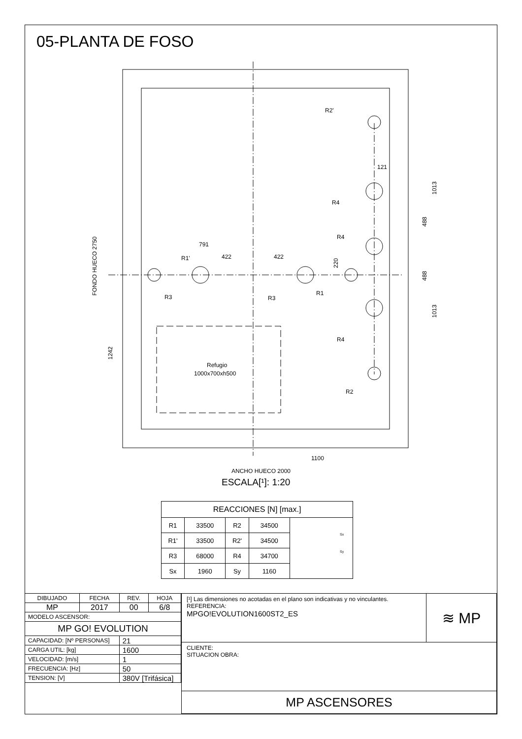05-PLANTA DE FOSO
R2'
R4
R4
R1'
R3
R3
R1
R4
R2
791
422
422
121
Refugio
1000x700xh500
1100
ANCHO HUECO 2000
FONDO HUECO 2750
1242
220
488
488
1013
1013
Sx
Sy
ESCALA[¹]: 1:20
| REACCIONES [N] [max.] | | | | |
| R1 | 33500 | R2 | 34500 | |
| R1' | 33500 | R2' | 34500 | |
| R3 | 68000 | R4 | 34700 | |
| Sx | 1960 | Sy | 1160 | |
| DIBUJADO | FECHA | REV. | HOJA |
| MP | 2017 | 00 | 6/8 |
| MODELO ASCENSOR: | | | |
| MP GO! EVOLUTION | | | |
| CAPACIDAD: [Nº PERSONAS] | | 21 | |
| CARGA UTIL: [kg] | | 1600 | |
| VELOCIDAD: [m/s] | | 1 | |
| FRECUENCIA: [Hz] | | 50 | |
| TENSION: [V] | | 380V [Trifásica] | |
| [¹] Las dimensiones no acotadas en el plano son indicativas y no vinculantes. REFERENCIA: MPGO!EVOLUTION1600ST2_ES | ≋ MP |
| CLIENTE: SITUACION OBRA: | |
| MP ASCENSORES | |